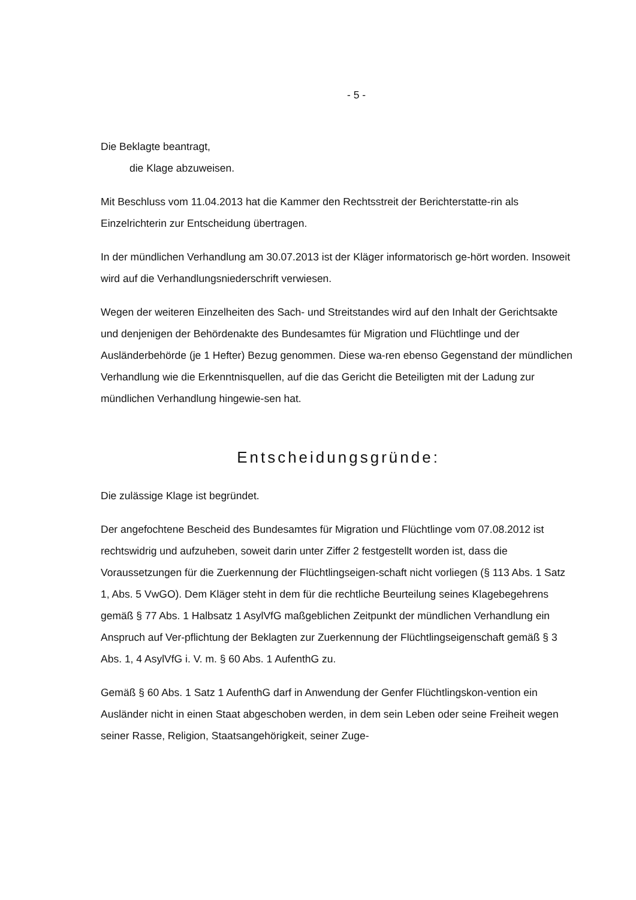- 5 -
Die Beklagte beantragt,
die Klage abzuweisen.
Mit Beschluss vom 11.04.2013 hat die Kammer den Rechtsstreit der Berichterstatte-rin als Einzelrichterin zur Entscheidung übertragen.
In der mündlichen Verhandlung am 30.07.2013 ist der Kläger informatorisch ge-hört worden. Insoweit wird auf die Verhandlungsniederschrift verwiesen.
Wegen der weiteren Einzelheiten des Sach- und Streitstandes wird auf den Inhalt der Gerichtsakte und denjenigen der Behördenakte des Bundesamtes für Migration und Flüchtlinge und der Ausländerbehörde (je 1 Hefter) Bezug genommen. Diese wa-ren ebenso Gegenstand der mündlichen Verhandlung wie die Erkenntnisquellen, auf die das Gericht die Beteiligten mit der Ladung zur mündlichen Verhandlung hingewie-sen hat.
Entscheidungsgründe:
Die zulässige Klage ist begründet.
Der angefochtene Bescheid des Bundesamtes für Migration und Flüchtlinge vom 07.08.2012 ist rechtswidrig und aufzuheben, soweit darin unter Ziffer 2 festgestellt worden ist, dass die Voraussetzungen für die Zuerkennung der Flüchtlingseigen-schaft nicht vorliegen (§ 113 Abs. 1 Satz 1, Abs. 5 VwGO). Dem Kläger steht in dem für die rechtliche Beurteilung seines Klagebegehrens gemäß § 77 Abs. 1 Halbsatz 1 AsylVfG maßgeblichen Zeitpunkt der mündlichen Verhandlung ein Anspruch auf Ver-pflichtung der Beklagten zur Zuerkennung der Flüchtlingseigenschaft gemäß § 3 Abs. 1, 4 AsylVfG i. V. m. § 60 Abs. 1 AufenthG zu.
Gemäß § 60 Abs. 1 Satz 1 AufenthG darf in Anwendung der Genfer Flüchtlingskon-vention ein Ausländer nicht in einen Staat abgeschoben werden, in dem sein Leben oder seine Freiheit wegen seiner Rasse, Religion, Staatsangehörigkeit, seiner Zuge-